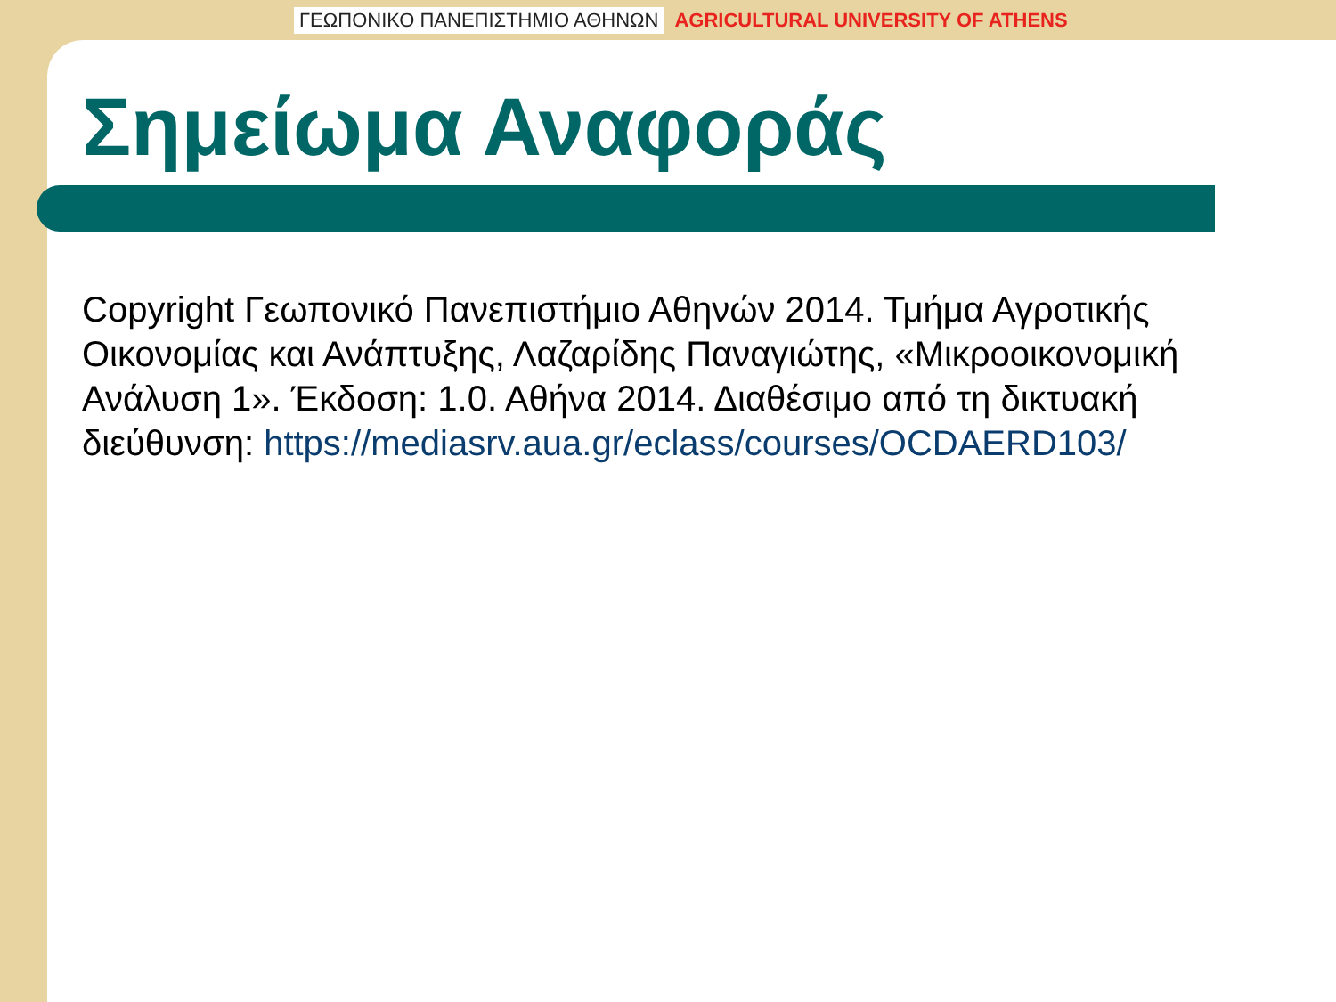ΓΕΩΠΟΝΙΚΟ ΠΑΝΕΠΙΣΤΗΜΙΟ ΑΘΗΝΩΝ AGRICULTURAL UNIVERSITY OF ATHENS
Σημείωμα Αναφοράς
Copyright Γεωπονικό Πανεπιστήμιο Αθηνών 2014. Τμήμα Αγροτικής Οικονομίας και Ανάπτυξης, Λαζαρίδης Παναγιώτης, «Μικροοικονομική Ανάλυση 1». Έκδοση: 1.0. Αθήνα 2014. Διαθέσιμο από τη δικτυακή διεύθυνση: https://mediasrv.aua.gr/eclass/courses/OCDAERD103/